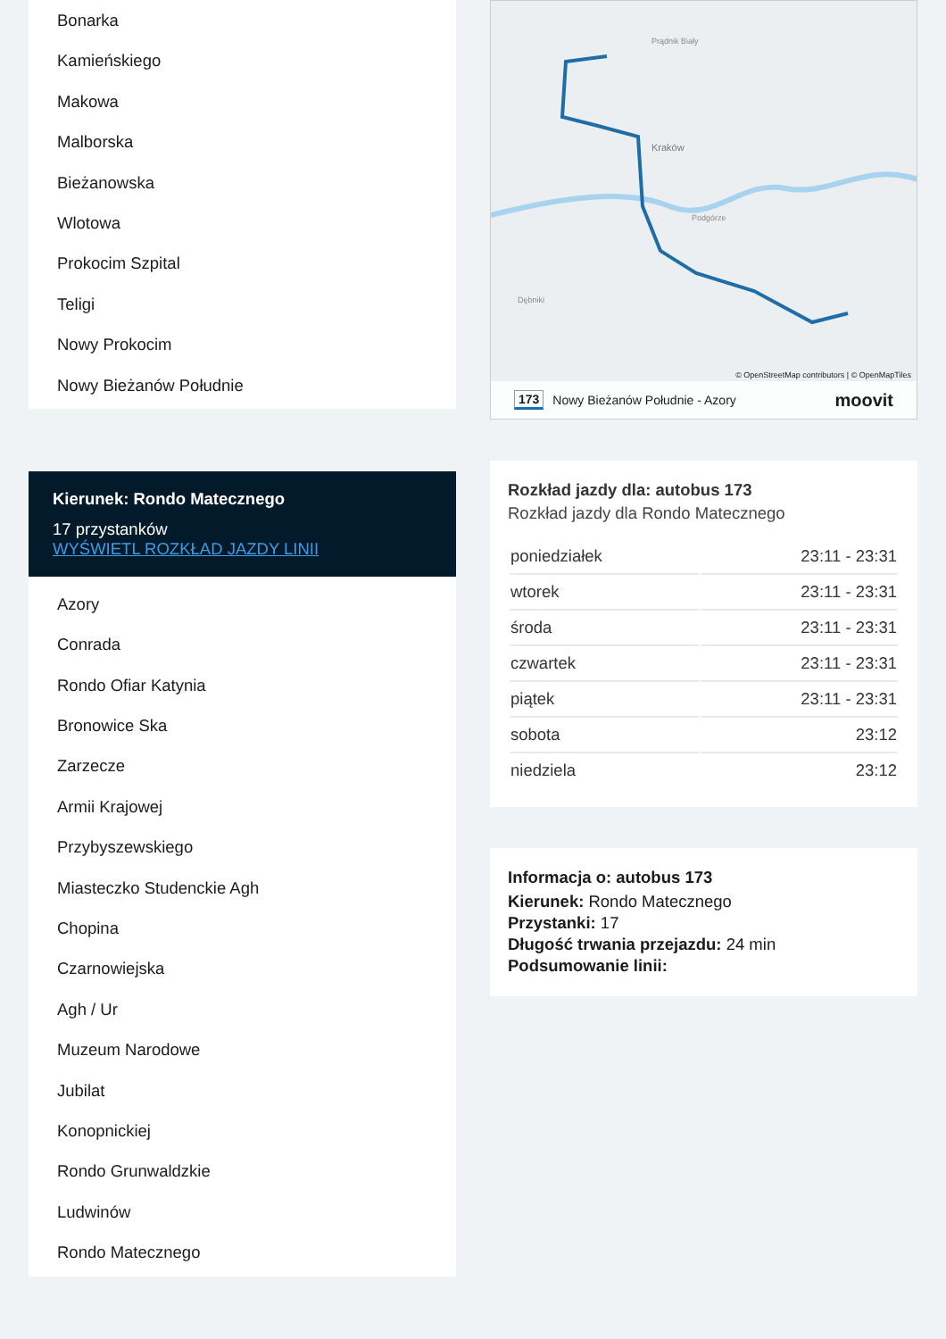Bonarka
Kamieńskiego
Makowa
Malborska
Bieżanowska
Wlotowa
Prokocim Szpital
Teligi
Nowy Prokocim
Nowy Bieżanów Południe
Kierunek: Rondo Matecznego
17 przystanków
WYŚWIETL ROZKŁAD JAZDY LINII
Azory
Conrada
Rondo Ofiar Katynia
Bronowice Ska
Zarzecze
Armii Krajowej
Przybyszewskiego
Miasteczko Studenckie Agh
Chopina
Czarnowiejska
Agh / Ur
Muzeum Narodowe
Jubilat
Konopnickiej
Rondo Grunwaldzkie
Ludwinów
Rondo Matecznego
Prądnik Biały
Kraków
Podgórze
Dębniki
© OpenStreetMap contributors | © OpenMapTiles
173 Nowy Bieżanów Południe - Azory moovit
Rozkład jazdy dla: autobus 173
Rozkład jazdy dla Rondo Matecznego
| poniedziałek | 23:11 - 23:31 |
| wtorek | 23:11 - 23:31 |
| środa | 23:11 - 23:31 |
| czwartek | 23:11 - 23:31 |
| piątek | 23:11 - 23:31 |
| sobota | 23:12 |
| niedziela | 23:12 |
Informacja o: autobus 173
Kierunek: Rondo Matecznego
Przystanki: 17
Długość trwania przejazdu: 24 min
Podsumowanie linii: